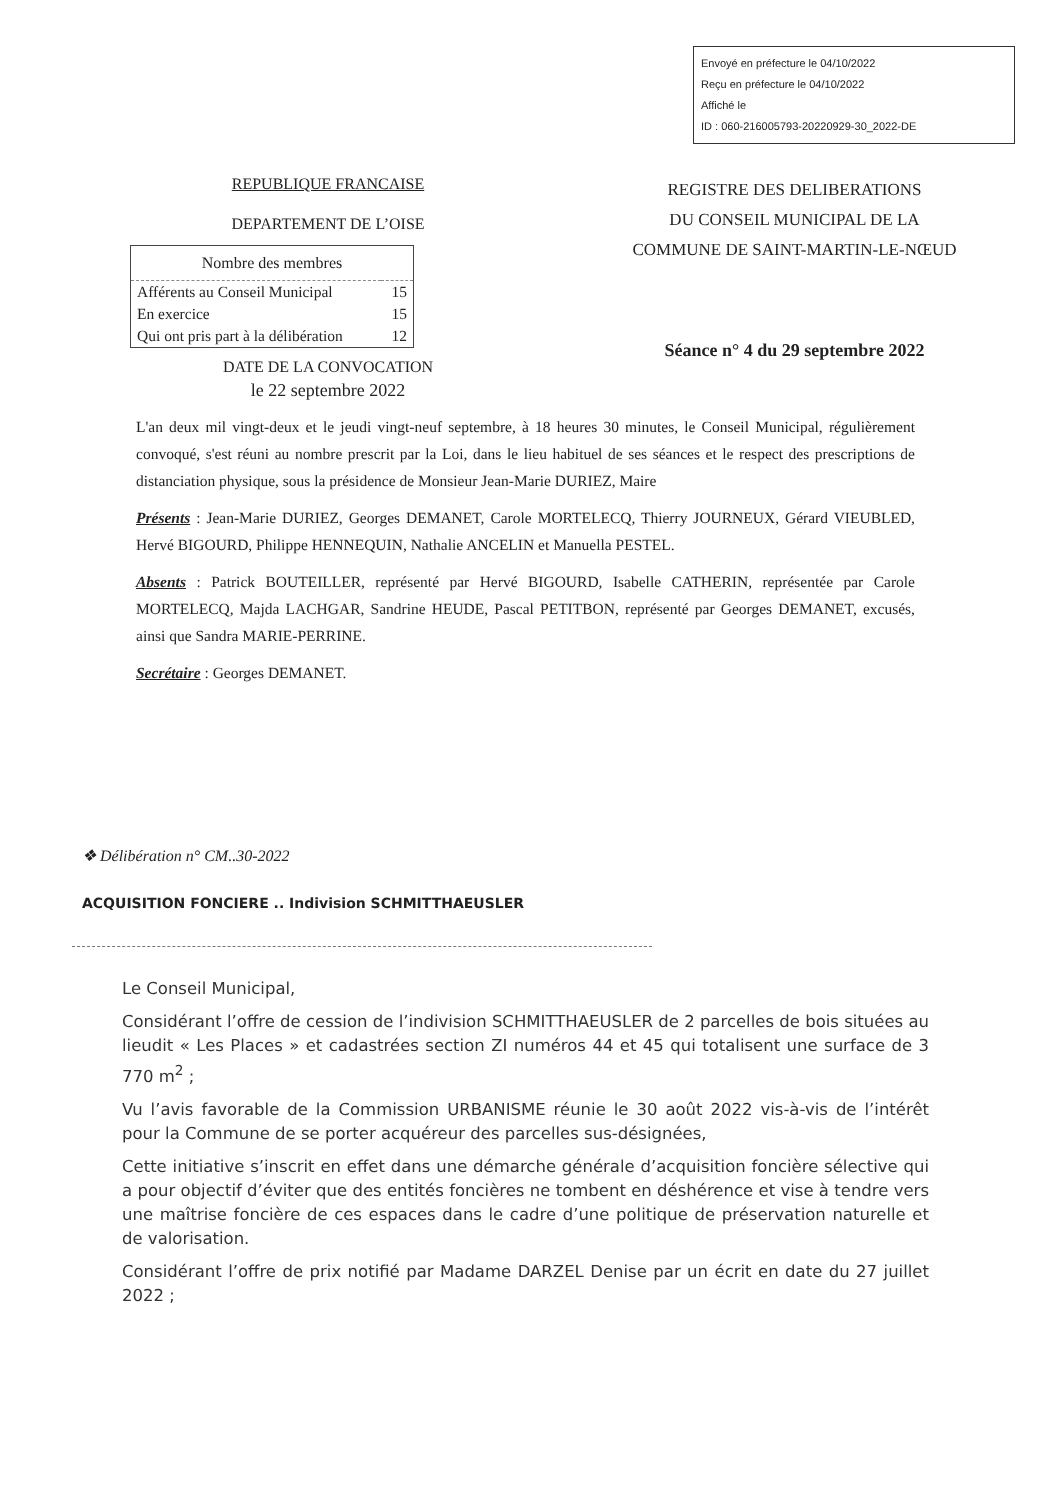Envoyé en préfecture le 04/10/2022
Reçu en préfecture le 04/10/2022
Affiché le
ID : 060-216005793-20220929-30_2022-DE
REPUBLIQUE FRANCAISE
DEPARTEMENT DE L’OISE
| Nombre des membres | |
| --- | --- |
| Afférents au Conseil Municipal | 15 |
| En exercice | 15 |
| Qui ont pris part à la délibération | 12 |
DATE DE LA CONVOCATION
le 22 septembre 2022
REGISTRE DES DELIBERATIONS
DU CONSEIL MUNICIPAL DE LA
COMMUNE DE SAINT-MARTIN-LE-NŒUD
Séance n° 4 du 29 septembre 2022
L'an deux mil vingt-deux et le jeudi vingt-neuf septembre, à 18 heures 30 minutes, le Conseil Municipal, régulièrement convoqué, s'est réuni au nombre prescrit par la Loi, dans le lieu habituel de ses séances et le respect des prescriptions de distanciation physique, sous la présidence de Monsieur Jean-Marie DURIEZ, Maire
Présents : Jean-Marie DURIEZ, Georges DEMANET, Carole MORTELECQ, Thierry JOURNEUX, Gérard VIEUBLED, Hervé BIGOURD, Philippe HENNEQUIN, Nathalie ANCELIN et Manuella PESTEL.
Absents : Patrick BOUTEILLER, représenté par Hervé BIGOURD, Isabelle CATHERIN, représentée par Carole MORTELECQ, Majda LACHGAR, Sandrine HEUDE, Pascal PETITBON, représenté par Georges DEMANET, excusés, ainsi que Sandra MARIE-PERRINE.
Secrétaire : Georges DEMANET.
❖ Délibération n° CM..30-2022
ACQUISITION FONCIERE .. Indivision SCHMITTHAEUSLER
Le Conseil Municipal,
Considérant l’offre de cession de l’indivision SCHMITTHAEUSLER de 2 parcelles de bois situées au lieudit « Les Places » et cadastrées section ZI numéros 44 et 45 qui totalisent une surface de 3 770 m<sup>2</sup> ;
Vu l’avis favorable de la Commission URBANISME réunie le 30 août 2022 vis-à-vis de l’intérêt pour la Commune de se porter acquéreur des parcelles sus-désignées,
Cette initiative s’inscrit en effet dans une démarche générale d’acquisition foncière sélective qui a pour objectif d’éviter que des entités foncières ne tombent en déshérence et vise à tendre vers une maîtrise foncière de ces espaces dans le cadre d’une politique de préservation naturelle et de valorisation.
Considérant l’offre de prix notifié par Madame DARZEL Denise par un écrit en date du 27 juillet 2022 ;